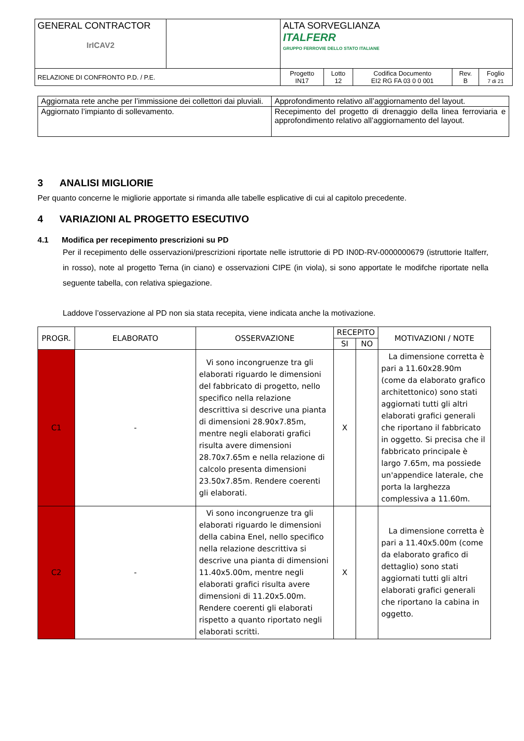| GENERAL CONTRACTOR IrICAV2 | | ALTA SORVEGLIANZA ITALFERR GRUPPO FERROVIE DELLO STATO ITALIANE | | | | |
| RELAZIONE DI CONFRONTO P.D. / P.E. | | Progetto IN17 | Lotto 12 | Codifica Documento EI2 RG FA 03 0 0 001 | Rev. B | Foglio 7 di 21 |
| Aggiornata rete anche per l’immissione dei collettori dai pluviali. | Approfondimento relativo all’aggiornamento del layout. |
| Aggiornato l’impianto di sollevamento. | Recepimento del progetto di drenaggio della linea ferroviaria e approfondimento relativo all’aggiornamento del layout. |
3 ANALISI MIGLIORIE
Per quanto concerne le migliorie apportate si rimanda alle tabelle esplicative di cui al capitolo precedente.
4 VARIAZIONI AL PROGETTO ESECUTIVO
4.1 Modifica per recepimento prescrizioni su PD
Per il recepimento delle osservazioni/prescrizioni riportate nelle istruttorie di PD IN0D-RV-0000000679 (istruttorie Italferr, in rosso), note al progetto Terna (in ciano) e osservazioni CIPE (in viola), si sono apportate le modifche riportate nella seguente tabella, con relativa spiegazione.
Laddove l’osservazione al PD non sia stata recepita, viene indicata anche la motivazione.
| PROGR. | ELABORATO | OSSERVAZIONE | RECEPITO | | MOTIVAZIONI / NOTE |
| --- | --- | --- | --- | --- | --- |
| | | | SI | NO | |
| C1 | - | Vi sono incongruenze tra gli elaborati riguardo le dimensioni del fabbricato di progetto, nello specifico nella relazione descrittiva si descrive una pianta di dimensioni 28.90x7.85m, mentre negli elaborati grafici risulta avere dimensioni 28.70x7.65m e nella relazione di calcolo presenta dimensioni 23.50x7.85m. Rendere coerenti gli elaborati. | X | | La dimensione corretta è pari a 11.60x28.90m (come da elaborato grafico architettonico) sono stati aggiornati tutti gli altri elaborati grafici generali che riportano il fabbricato in oggetto. Si precisa che il fabbricato principale è largo 7.65m, ma possiede un'appendice laterale, che porta la larghezza complessiva a 11.60m. |
| C2 | - | Vi sono incongruenze tra gli elaborati riguardo le dimensioni della cabina Enel, nello specifico nella relazione descrittiva si descrive una pianta di dimensioni 11.40x5.00m, mentre negli elaborati grafici risulta avere dimensioni di 11.20x5.00m. Rendere coerenti gli elaborati rispetto a quanto riportato negli elaborati scritti. | X | | La dimensione corretta è pari a 11.40x5.00m (come da elaborato grafico di dettaglio) sono stati aggiornati tutti gli altri elaborati grafici generali che riportano la cabina in oggetto. |